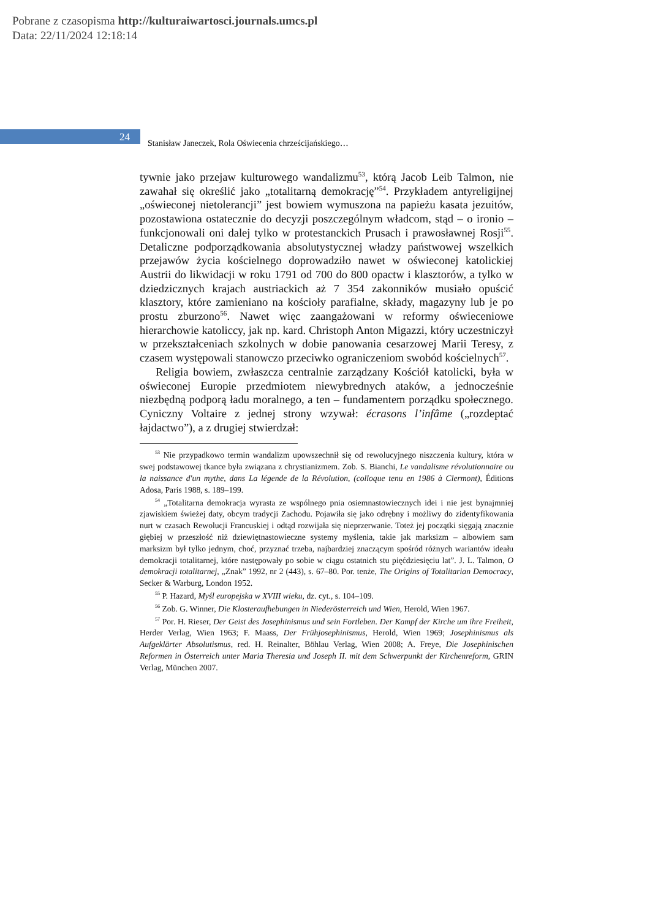Pobrane z czasopisma http://kulturaiwartosci.journals.umcs.pl
Data: 22/11/2024 12:18:14
24
Stanisław Janeczek, Rola Oświecenia chrześcijańskiego…
tywnie jako przejaw kulturowego wandalizmu<sup>53</sup>, którą Jacob Leib Talmon, nie zawahał się określić jako „totalitarną demokrację”<sup>54</sup>. Przykładem antyreligijnej „oświeconej nietolerancji” jest bowiem wymuszona na papieżu kasata jezuitów, pozostawiona ostatecznie do decyzji poszczególnym władcom, stąd – o ironio – funkcjonowali oni dalej tylko w protestanckich Prusach i prawosławnej Rosji<sup>55</sup>. Detaliczne podporządkowania absolutystycznej władzy państwowej wszelkich przejawów życia kościelnego doprowadziło nawet w oświeconej katolickiej Austrii do likwidacji w roku 1791 od 700 do 800 opactw i klasztorów, a tylko w dziedzicznych krajach austriackich aż 7 354 zakonników musiało opuścić klasztory, które zamieniano na kościoły parafialne, składy, magazyny lub je po prostu zburzono<sup>56</sup>. Nawet więc zaangażowani w reformy oświeceniowe hierarchowie katoliccy, jak np. kard. Christoph Anton Migazzi, który uczestniczył w przekształceniach szkolnych w dobie panowania cesarzowej Marii Teresy, z czasem występowali stanowczo przeciwko ograniczeniom swobód kościelnych<sup>57</sup>.
Religia bowiem, zwłaszcza centralnie zarządzany Kościół katolicki, była w oświeconej Europie przedmiotem niewybrednych ataków, a jednocześnie niezbędną podporą ładu moralnego, a ten – fundamentem porządku społecznego. Cyniczny Voltaire z jednej strony wzywał: écrasons l’infâme („rozdeptać łajdactwo”), a z drugiej stwierdzał:
<sup>53</sup> Nie przypadkowo termin wandalizm upowszechnił się od rewolucyjnego niszczenia kultury, która w swej podstawowej tkance była związana z chrystianizmem. Zob. S. Bianchi, Le vandalisme révolutionnaire ou la naissance d'un mythe, dans La légende de la Révolution, (colloque tenu en 1986 à Clermont), Éditions Adosa, Paris 1988, s. 189–199.
<sup>54</sup> „Totalitarna demokracja wyrasta ze wspólnego pnia osiemnastowiecznych idei i nie jest bynajmniej zjawiskiem świeżej daty, obcym tradycji Zachodu. Pojawiła się jako odrębny i możliwy do zidentyfikowania nurt w czasach Rewolucji Francuskiej i odtąd rozwijała się nieprzerwanie. Toteż jej początki sięgają znacznie głębiej w przeszłość niż dziewiętnastowieczne systemy myślenia, takie jak marksizm – albowiem sam marksizm był tylko jednym, choć, przyznać trzeba, najbardziej znaczącym spośród różnych wariantów ideału demokracji totalitarnej, które następowały po sobie w ciągu ostatnich stu pięćdziesięciu lat”. J. L. Talmon, O demokracji totalitarnej, „Znak” 1992, nr 2 (443), s. 67–80. Por. tenże, The Origins of Totalitarian Democracy, Secker & Warburg, London 1952.
<sup>55</sup> P. Hazard, Myśl europejska w XVIII wieku, dz. cyt., s. 104–109.
<sup>56</sup> Zob. G. Winner, Die Klosteraufhebungen in Niederösterreich und Wien, Herold, Wien 1967.
<sup>57</sup> Por. H. Rieser, Der Geist des Josephinismus und sein Fortleben. Der Kampf der Kirche um ihre Freiheit, Herder Verlag, Wien 1963; F. Maass, Der Frühjosephinismus, Herold, Wien 1969; Josephinismus als Aufgeklärter Absolutismus, red. H. Reinalter, Böhlau Verlag, Wien 2008; A. Freye, Die Josephinischen Reformen in Österreich unter Maria Theresia und Joseph II. mit dem Schwerpunkt der Kirchenreform, GRIN Verlag, München 2007.